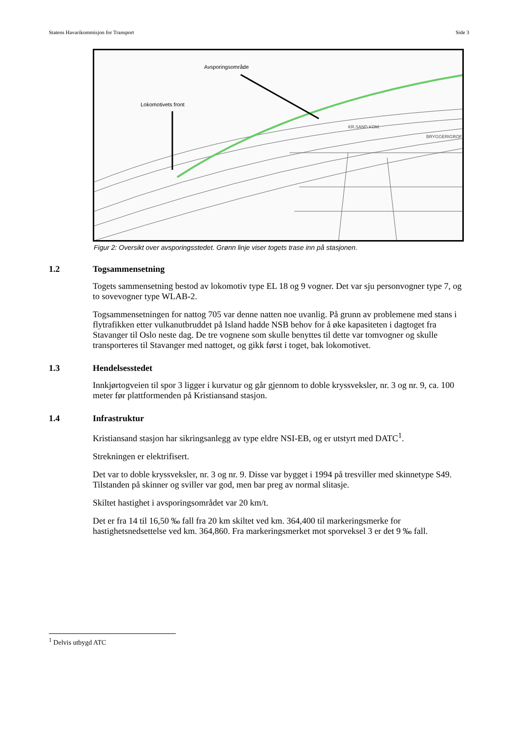Statens Havarikommisjon for Transport Side 3
Avsporingsområde
Lokomotivets front
KR.SAND KOM.
BRYGGERIGROF
Figur 2: Oversikt over avsporingsstedet. Grønn linje viser togets trase inn på stasjonen.
1.2 Togsammensetning
Togets sammensetning bestod av lokomotiv type EL 18 og 9 vogner. Det var sju personvogner type 7, og to sovevogner type WLAB-2.
Togsammensetningen for nattog 705 var denne natten noe uvanlig. På grunn av problemene med stans i flytrafikken etter vulkanutbruddet på Island hadde NSB behov for å øke kapasiteten i dagtoget fra Stavanger til Oslo neste dag. De tre vognene som skulle benyttes til dette var tomvogner og skulle transporteres til Stavanger med nattoget, og gikk først i toget, bak lokomotivet.
1.3 Hendelsesstedet
Innkjørtogveien til spor 3 ligger i kurvatur og går gjennom to doble kryssveksler, nr. 3 og nr. 9, ca. 100 meter før plattformenden på Kristiansand stasjon.
1.4 Infrastruktur
Kristiansand stasjon har sikringsanlegg av type eldre NSI-EB, og er utstyrt med DATC<sup>1</sup>.
Strekningen er elektrifisert.
Det var to doble kryssveksler, nr. 3 og nr. 9. Disse var bygget i 1994 på tresviller med skinnetype S49. Tilstanden på skinner og sviller var god, men bar preg av normal slitasje.
Skiltet hastighet i avsporingsområdet var 20 km/t.
Det er fra 14 til 16,50 ‰ fall fra 20 km skiltet ved km. 364,400 til markeringsmerke for hastighetsnedsettelse ved km. 364,860. Fra markeringsmerket mot sporveksel 3 er det 9 ‰ fall.
<sup>1</sup> Delvis utbygd ATC